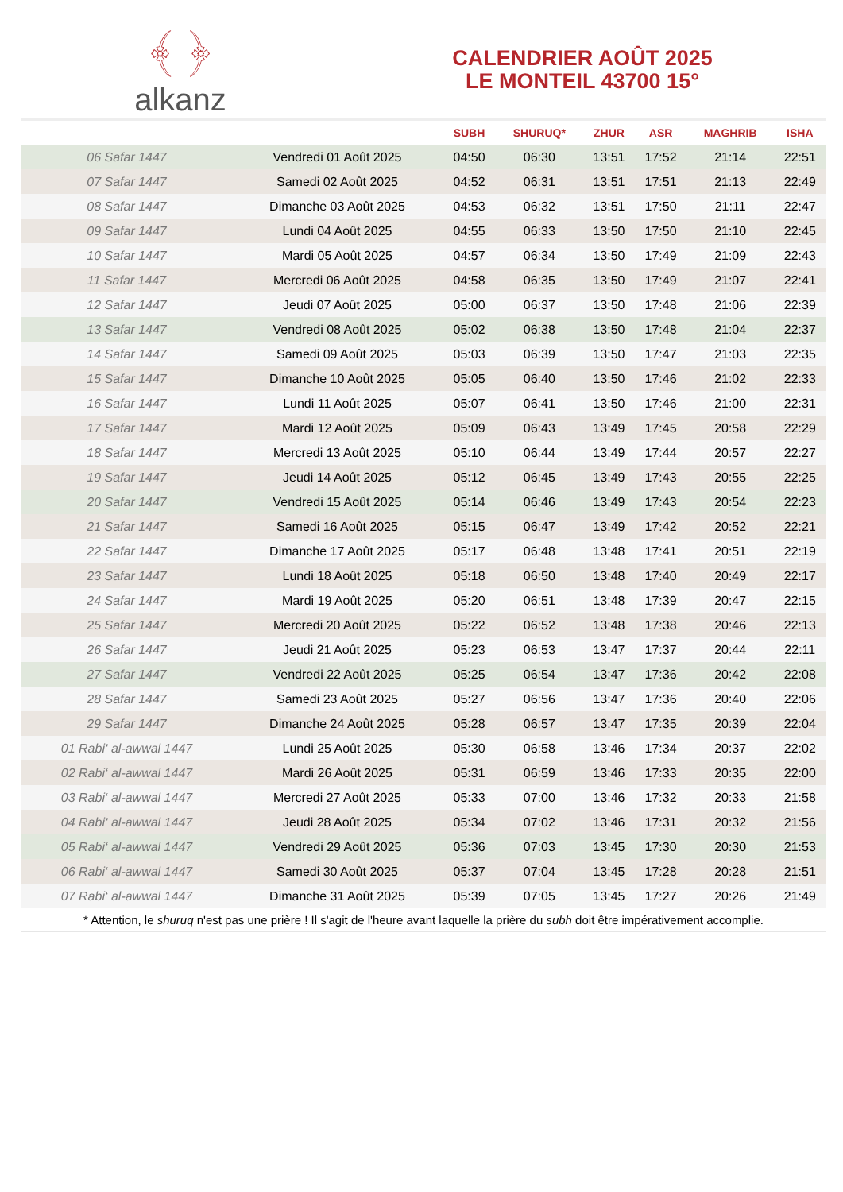﴾ ﴿
alkanz
CALENDRIER AOÛT 2025
LE MONTEIL 43700 15°
| | | SUBH | SHURUQ* | ZHUR | ASR | MAGHRIB | ISHA |
| --- | --- | --- | --- | --- | --- | --- | --- |
| 06 Safar 1447 | Vendredi 01 Août 2025 | 04:50 | 06:30 | 13:51 | 17:52 | 21:14 | 22:51 |
| 07 Safar 1447 | Samedi 02 Août 2025 | 04:52 | 06:31 | 13:51 | 17:51 | 21:13 | 22:49 |
| 08 Safar 1447 | Dimanche 03 Août 2025 | 04:53 | 06:32 | 13:51 | 17:50 | 21:11 | 22:47 |
| 09 Safar 1447 | Lundi 04 Août 2025 | 04:55 | 06:33 | 13:50 | 17:50 | 21:10 | 22:45 |
| 10 Safar 1447 | Mardi 05 Août 2025 | 04:57 | 06:34 | 13:50 | 17:49 | 21:09 | 22:43 |
| 11 Safar 1447 | Mercredi 06 Août 2025 | 04:58 | 06:35 | 13:50 | 17:49 | 21:07 | 22:41 |
| 12 Safar 1447 | Jeudi 07 Août 2025 | 05:00 | 06:37 | 13:50 | 17:48 | 21:06 | 22:39 |
| 13 Safar 1447 | Vendredi 08 Août 2025 | 05:02 | 06:38 | 13:50 | 17:48 | 21:04 | 22:37 |
| 14 Safar 1447 | Samedi 09 Août 2025 | 05:03 | 06:39 | 13:50 | 17:47 | 21:03 | 22:35 |
| 15 Safar 1447 | Dimanche 10 Août 2025 | 05:05 | 06:40 | 13:50 | 17:46 | 21:02 | 22:33 |
| 16 Safar 1447 | Lundi 11 Août 2025 | 05:07 | 06:41 | 13:50 | 17:46 | 21:00 | 22:31 |
| 17 Safar 1447 | Mardi 12 Août 2025 | 05:09 | 06:43 | 13:49 | 17:45 | 20:58 | 22:29 |
| 18 Safar 1447 | Mercredi 13 Août 2025 | 05:10 | 06:44 | 13:49 | 17:44 | 20:57 | 22:27 |
| 19 Safar 1447 | Jeudi 14 Août 2025 | 05:12 | 06:45 | 13:49 | 17:43 | 20:55 | 22:25 |
| 20 Safar 1447 | Vendredi 15 Août 2025 | 05:14 | 06:46 | 13:49 | 17:43 | 20:54 | 22:23 |
| 21 Safar 1447 | Samedi 16 Août 2025 | 05:15 | 06:47 | 13:49 | 17:42 | 20:52 | 22:21 |
| 22 Safar 1447 | Dimanche 17 Août 2025 | 05:17 | 06:48 | 13:48 | 17:41 | 20:51 | 22:19 |
| 23 Safar 1447 | Lundi 18 Août 2025 | 05:18 | 06:50 | 13:48 | 17:40 | 20:49 | 22:17 |
| 24 Safar 1447 | Mardi 19 Août 2025 | 05:20 | 06:51 | 13:48 | 17:39 | 20:47 | 22:15 |
| 25 Safar 1447 | Mercredi 20 Août 2025 | 05:22 | 06:52 | 13:48 | 17:38 | 20:46 | 22:13 |
| 26 Safar 1447 | Jeudi 21 Août 2025 | 05:23 | 06:53 | 13:47 | 17:37 | 20:44 | 22:11 |
| 27 Safar 1447 | Vendredi 22 Août 2025 | 05:25 | 06:54 | 13:47 | 17:36 | 20:42 | 22:08 |
| 28 Safar 1447 | Samedi 23 Août 2025 | 05:27 | 06:56 | 13:47 | 17:36 | 20:40 | 22:06 |
| 29 Safar 1447 | Dimanche 24 Août 2025 | 05:28 | 06:57 | 13:47 | 17:35 | 20:39 | 22:04 |
| 01 Rabi‘ al-awwal 1447 | Lundi 25 Août 2025 | 05:30 | 06:58 | 13:46 | 17:34 | 20:37 | 22:02 |
| 02 Rabi‘ al-awwal 1447 | Mardi 26 Août 2025 | 05:31 | 06:59 | 13:46 | 17:33 | 20:35 | 22:00 |
| 03 Rabi‘ al-awwal 1447 | Mercredi 27 Août 2025 | 05:33 | 07:00 | 13:46 | 17:32 | 20:33 | 21:58 |
| 04 Rabi‘ al-awwal 1447 | Jeudi 28 Août 2025 | 05:34 | 07:02 | 13:46 | 17:31 | 20:32 | 21:56 |
| 05 Rabi‘ al-awwal 1447 | Vendredi 29 Août 2025 | 05:36 | 07:03 | 13:45 | 17:30 | 20:30 | 21:53 |
| 06 Rabi‘ al-awwal 1447 | Samedi 30 Août 2025 | 05:37 | 07:04 | 13:45 | 17:28 | 20:28 | 21:51 |
| 07 Rabi‘ al-awwal 1447 | Dimanche 31 Août 2025 | 05:39 | 07:05 | 13:45 | 17:27 | 20:26 | 21:49 |
* Attention, le shuruq n'est pas une prière ! Il s'agit de l'heure avant laquelle la prière du subh doit être impérativement accomplie.